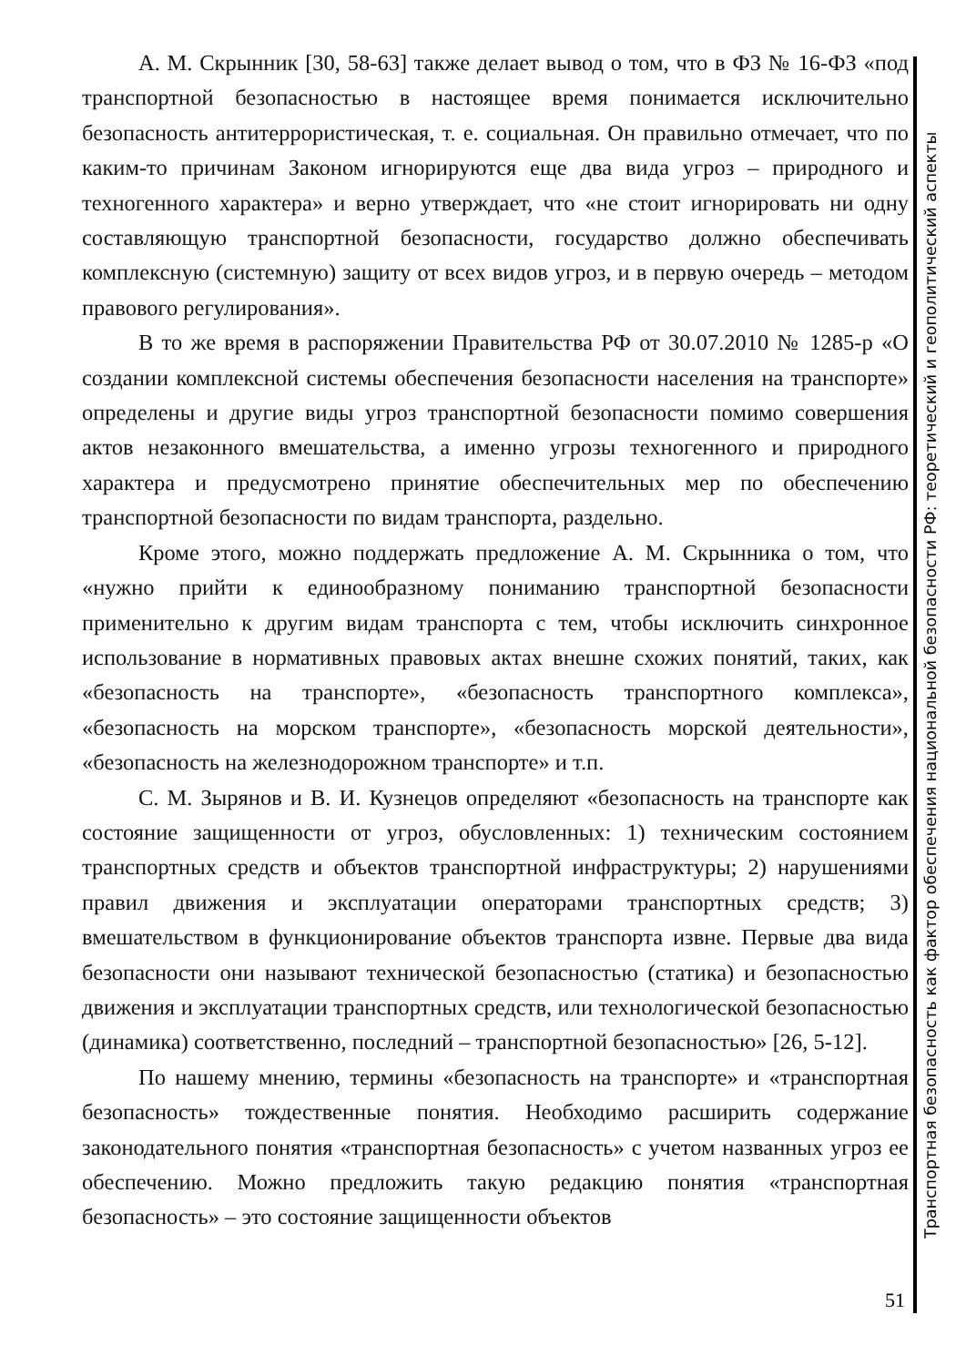А. М. Скрынник [30, 58-63] также делает вывод о том, что в ФЗ № 16-ФЗ «под транспортной безопасностью в настоящее время понимается исключительно безопасность антитеррористическая, т. е. социальная. Он правильно отмечает, что по каким-то причинам Законом игнорируются еще два вида угроз – природного и техногенного характера» и верно утверждает, что «не стоит игнорировать ни одну составляющую транспортной безопасности, государство должно обеспечивать комплексную (системную) защиту от всех видов угроз, и в первую очередь – методом правового регулирования».
В то же время в распоряжении Правительства РФ от 30.07.2010 № 1285-р «О создании комплексной системы обеспечения безопасности населения на транспорте» определены и другие виды угроз транспортной безопасности помимо совершения актов незаконного вмешательства, а именно угрозы техногенного и природного характера и предусмотрено принятие обеспечительных мер по обеспечению транспортной безопасности по видам транспорта, раздельно.
Кроме этого, можно поддержать предложение А. М. Скрынника о том, что «нужно прийти к единообразному пониманию транспортной безопасности применительно к другим видам транспорта с тем, чтобы исключить синхронное использование в нормативных правовых актах внешне схожих понятий, таких, как «безопасность на транспорте», «безопасность транспортного комплекса», «безопасность на морском транспорте», «безопасность морской деятельности», «безопасность на железнодорожном транспорте» и т.п.
С. М. Зырянов и В. И. Кузнецов определяют «безопасность на транспорте как состояние защищенности от угроз, обусловленных: 1) техническим состоянием транспортных средств и объектов транспортной инфраструктуры; 2) нарушениями правил движения и эксплуатации операторами транспортных средств; 3) вмешательством в функционирование объектов транспорта извне. Первые два вида безопасности они называют технической безопасностью (статика) и безопасностью движения и эксплуатации транспортных средств, или технологической безопасностью (динамика) соответственно, последний – транспортной безопасностью» [26, 5-12].
По нашему мнению, термины «безопасность на транспорте» и «транспортная безопасность» тождественные понятия. Необходимо расширить содержание законодательного понятия «транспортная безопасность» с учетом названных угроз ее обеспечению. Можно предложить такую редакцию понятия «транспортная безопасность» – это состояние защищенности объектов
Транспортная безопасность как фактор обеспечения национальной безопасности РФ: теоретический и геополитический аспекты
51